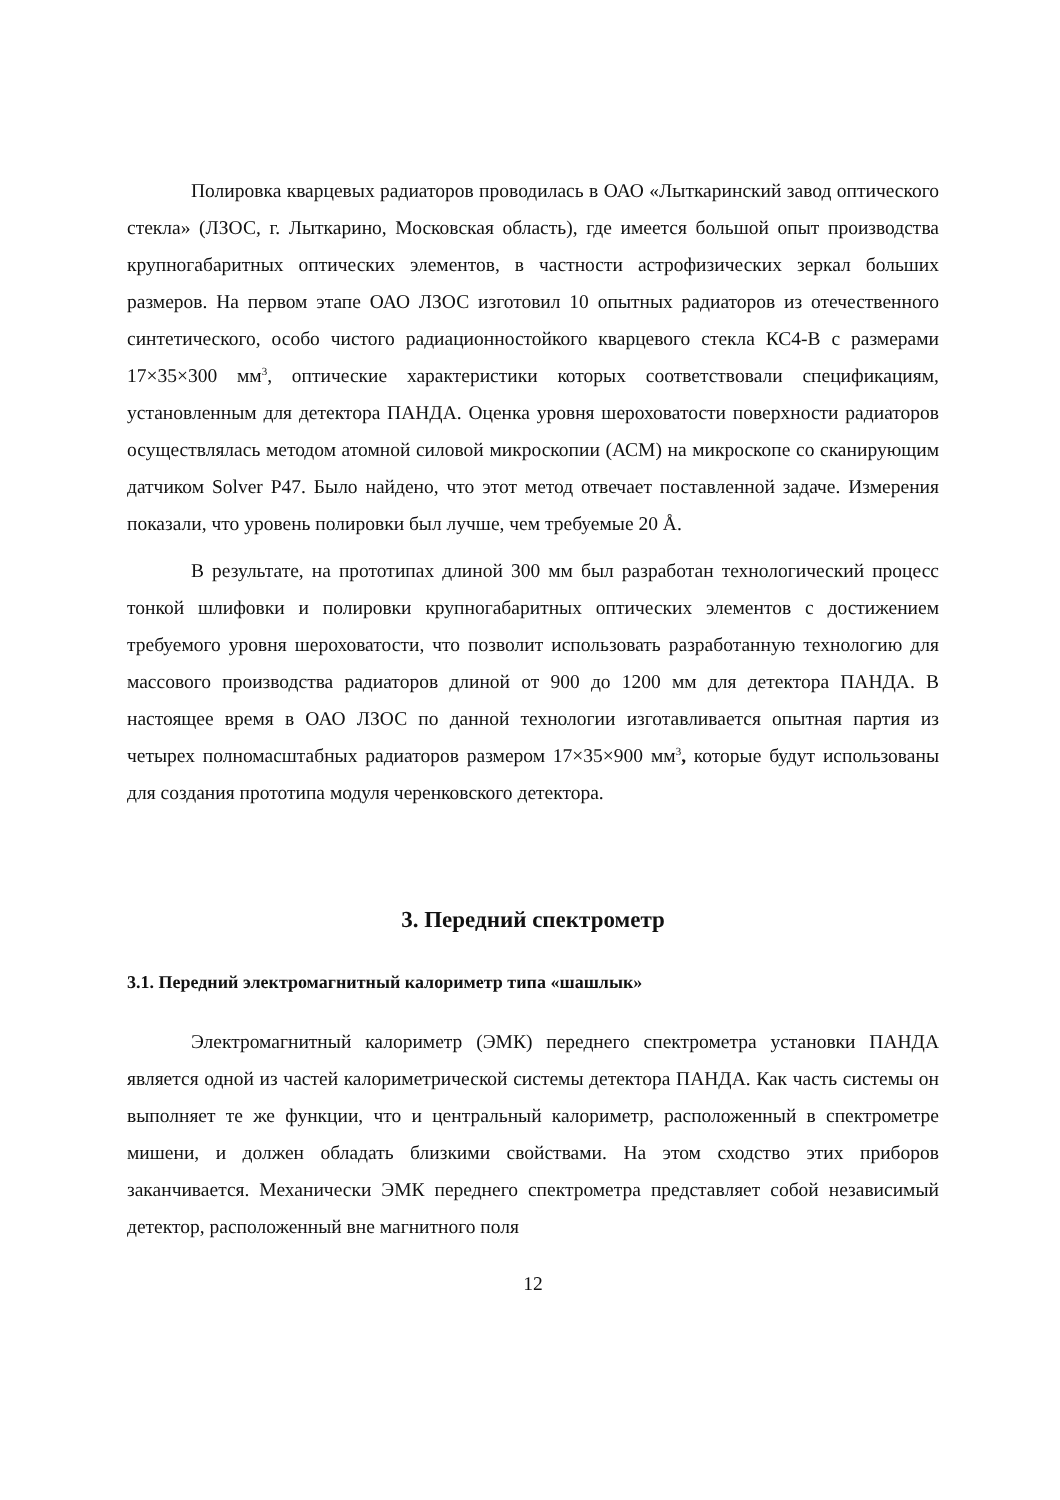Полировка кварцевых радиаторов проводилась в ОАО «Лыткаринский завод оптического стекла» (ЛЗОС, г. Лыткарино, Московская область), где имеется большой опыт производства крупногабаритных оптических элементов, в частности астрофизических зеркал больших размеров. На первом этапе ОАО ЛЗОС изготовил 10 опытных радиаторов из отечественного синтетического, особо чистого радиационностойкого кварцевого стекла КС4-В с размерами 17×35×300 мм<sup>3</sup>, оптические характеристики которых соответствовали спецификациям, установленным для детектора ПАНДА. Оценка уровня шероховатости поверхности радиаторов осуществлялась методом атомной силовой микроскопии (АСМ) на микроскопе со сканирующим датчиком Solver P47. Было найдено, что этот метод отвечает поставленной задаче. Измерения показали, что уровень полировки был лучше, чем требуемые 20 Å.
В результате, на прототипах длиной 300 мм был разработан технологический процесс тонкой шлифовки и полировки крупногабаритных оптических элементов с достижением требуемого уровня шероховатости, что позволит использовать разработанную технологию для массового производства радиаторов длиной от 900 до 1200 мм для детектора ПАНДА. В настоящее время в ОАО ЛЗОС по данной технологии изготавливается опытная партия из четырех полномасштабных радиаторов размером 17×35×900 мм<sup>3</sup>, которые будут использованы для создания прототипа модуля черенковского детектора.
3. Передний спектрометр
3.1. Передний электромагнитный калориметр типа «шашлык»
Электромагнитный калориметр (ЭМК) переднего спектрометра установки ПАНДА является одной из частей калориметрической системы детектора ПАНДА. Как часть системы он выполняет те же функции, что и центральный калориметр, расположенный в спектрометре мишени, и должен обладать близкими свойствами. На этом сходство этих приборов заканчивается. Механически ЭМК переднего спектрометра представляет собой независимый детектор, расположенный вне магнитного поля
12